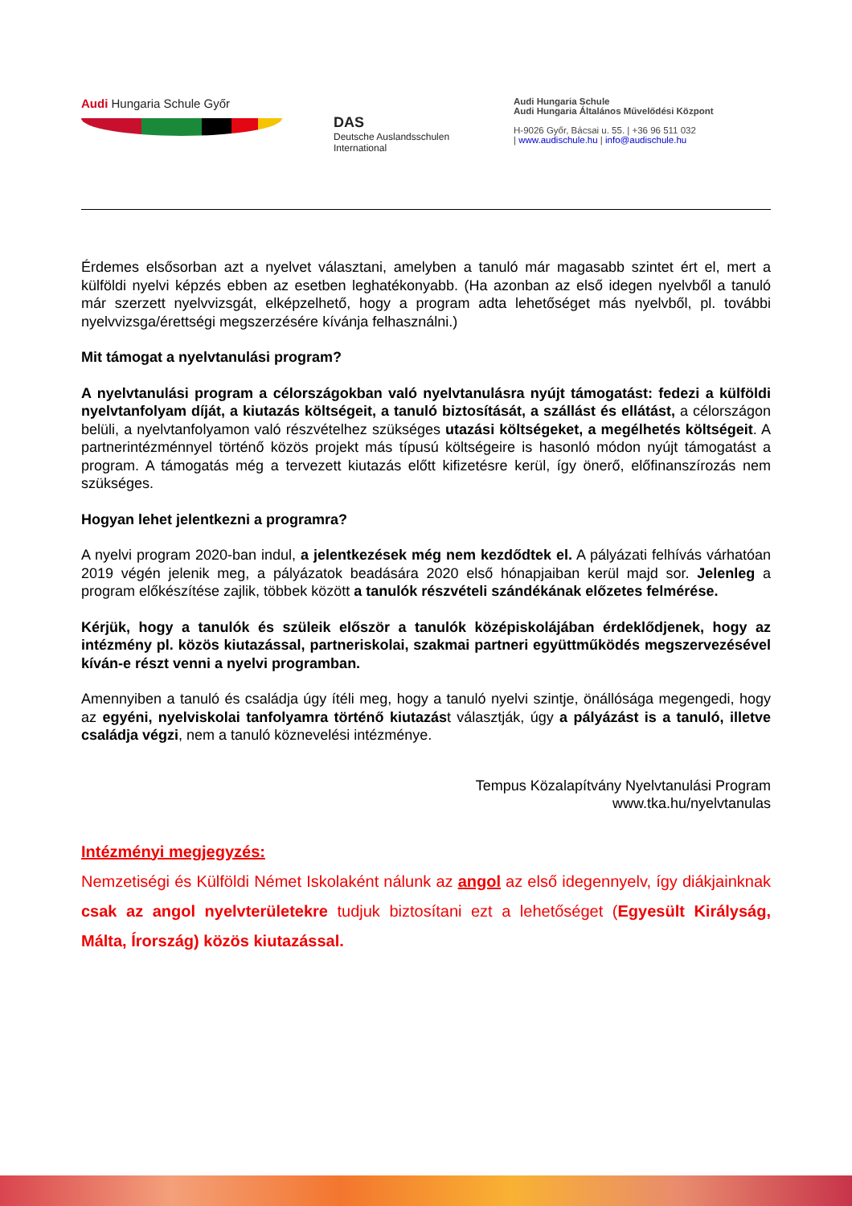Audi Hungaria Schule Győr
DAS
Deutsche Auslandsschulen
International
Audi Hungaria Schule
Audi Hungaria Általános Művelődési Központ
H-9026 Győr, Bácsai u. 55. | +36 96 511 032
| www.audischule.hu | info@audischule.hu
Érdemes elsősorban azt a nyelvet választani, amelyben a tanuló már magasabb szintet ért el, mert a külföldi nyelvi képzés ebben az esetben leghatékonyabb. (Ha azonban az első idegen nyelvből a tanuló már szerzett nyelvvizsgát, elképzelhető, hogy a program adta lehetőséget más nyelvből, pl. további nyelvvizsga/érettségi megszerzésére kívánja felhasználni.)
Mit támogat a nyelvtanulási program?
A nyelvtanulási program a célországokban való nyelvtanulásra nyújt támogatást: fedezi a külföldi nyelvtanfolyam díját, a kiutazás költségeit, a tanuló biztosítását, a szállást és ellátást, a célországon belüli, a nyelvtanfolyamon való részvételhez szükséges utazási költségeket, a megélhetés költségeit. A partnerintézménnyel történő közös projekt más típusú költségeire is hasonló módon nyújt támogatást a program. A támogatás még a tervezett kiutazás előtt kifizetésre kerül, így önerő, előfinanszírozás nem szükséges.
Hogyan lehet jelentkezni a programra?
A nyelvi program 2020-ban indul, a jelentkezések még nem kezdődtek el. A pályázati felhívás várhatóan 2019 végén jelenik meg, a pályázatok beadására 2020 első hónapjaiban kerül majd sor. Jelenleg a program előkészítése zajlik, többek között a tanulók részvételi szándékának előzetes felmérése.
Kérjük, hogy a tanulók és szüleik először a tanulók középiskolájában érdeklődjenek, hogy az intézmény pl. közös kiutazással, partneriskolai, szakmai partneri együttműködés megszervezésével kíván-e részt venni a nyelvi programban.
Amennyiben a tanuló és családja úgy ítéli meg, hogy a tanuló nyelvi szintje, önállósága megengedi, hogy az egyéni, nyelviskolai tanfolyamra történő kiutazást választják, úgy a pályázást is a tanuló, illetve családja végzi, nem a tanuló köznevelési intézménye.
Tempus Közalapítvány Nyelvtanulási Program
www.tka.hu/nyelvtanulas
Intézményi megjegyzés:
Nemzetiségi és Külföldi Német Iskolaként nálunk az angol az első idegennyelv, így diákjainknak csak az angol nyelvterületekre tudjuk biztosítani ezt a lehetőséget (Egyesült Királyság, Málta, Írország) közös kiutazással.